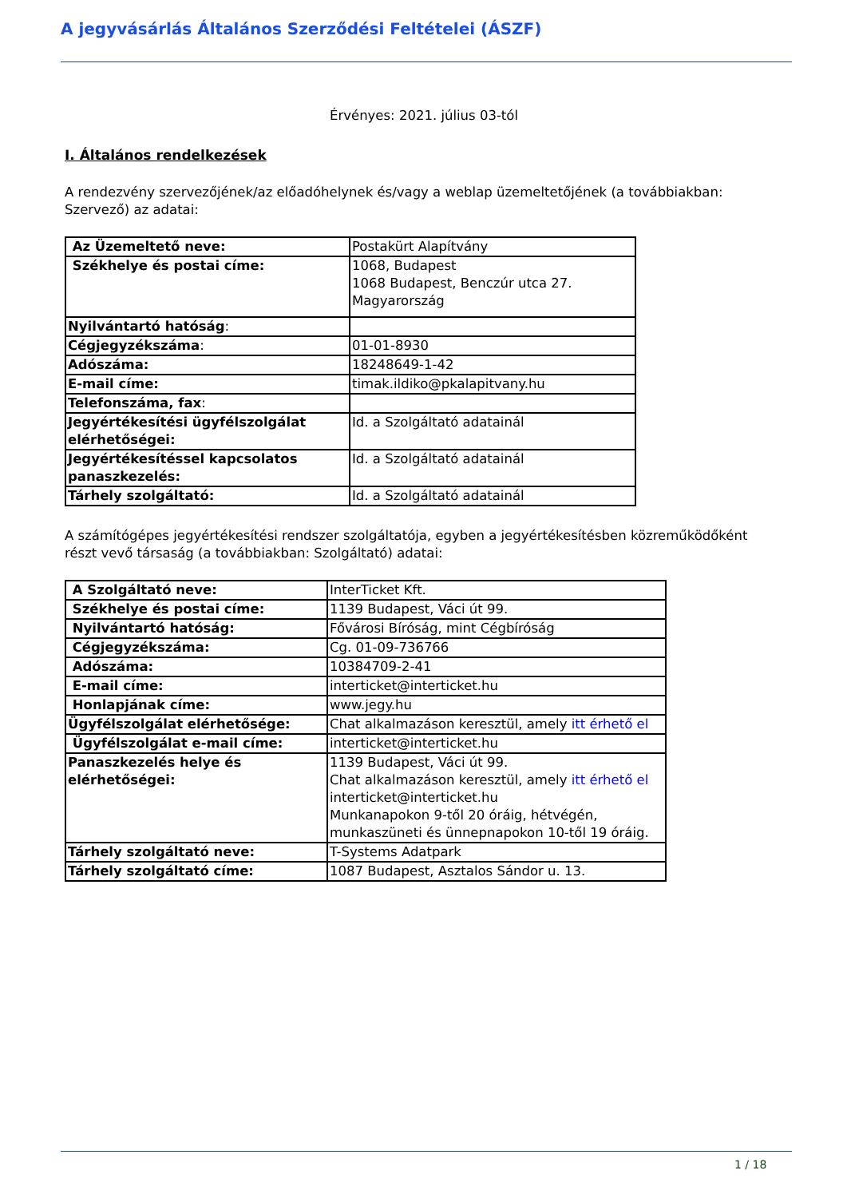A jegyvásárlás Általános Szerződési Feltételei (ÁSZF)
Érvényes: 2021. július 03-tól
I. Általános rendelkezések
A rendezvény szervezőjének/az előadóhelynek és/vagy a weblap üzemeltetőjének (a továbbiakban: Szervező) az adatai:
| Az Üzemeltető neve: | Postakürt Alapítvány |
| Székhelye és postai címe: | 1068, Budapest 1068 Budapest, Benczúr utca 27. Magyarország |
| Nyilvántartó hatóság : | |
| Cégjegyzékszáma : | 01-01-8930 |
| Adószáma: | 18248649-1-42 |
| E-mail címe: | timak.ildiko@pkalapitvany.hu |
| Telefonszáma, fax : | |
| Jegyértékesítési ügyfélszolgálat elérhetőségei: | Id. a Szolgáltató adatainál |
| Jegyértékesítéssel kapcsolatos panaszkezelés: | Id. a Szolgáltató adatainál |
| Tárhely szolgáltató: | Id. a Szolgáltató adatainál |
A számítógépes jegyértékesítési rendszer szolgáltatója, egyben a jegyértékesítésben közreműködőként részt vevő társaság (a továbbiakban: Szolgáltató) adatai:
| A Szolgáltató neve: | InterTicket Kft. |
| Székhelye és postai címe: | 1139 Budapest, Váci út 99. |
| Nyilvántartó hatóság: | Fővárosi Bíróság, mint Cégbíróság |
| Cégjegyzékszáma: | Cg. 01-09-736766 |
| Adószáma: | 10384709-2-41 |
| E-mail címe: | interticket@interticket.hu |
| Honlapjának címe: | www.jegy.hu |
| Ügyfélszolgálat elérhetősége: | Chat alkalmazáson keresztül, amely itt érhető el |
| Ügyfélszolgálat e-mail címe: | interticket@interticket.hu |
| Panaszkezelés helye és elérhetőségei: | 1139 Budapest, Váci út 99. Chat alkalmazáson keresztül, amely itt érhető el interticket@interticket.hu Munkanapokon 9-től 20 óráig, hétvégén, munkaszüneti és ünnepnapokon 10-től 19 óráig. |
| Tárhely szolgáltató neve: | T-Systems Adatpark |
| Tárhely szolgáltató címe: | 1087 Budapest, Asztalos Sándor u. 13. |
1 / 18